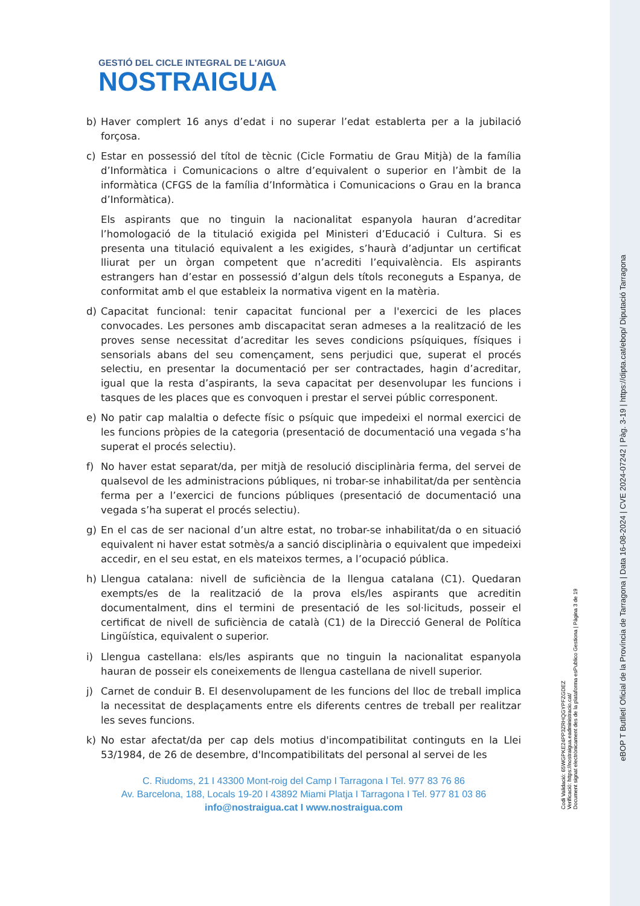GESTIÓ DEL CICLE INTEGRAL DE L'AIGUA
NOSTRAIGUA
b) Haver complert 16 anys d’edat i no superar l’edat establerta per a la jubilació forçosa.
c) Estar en possessió del títol de tècnic (Cicle Formatiu de Grau Mitjà) de la família d’Informàtica i Comunicacions o altre d’equivalent o superior en l’àmbit de la informàtica (CFGS de la família d’Informàtica i Comunicacions o Grau en la branca d’Informàtica).
Els aspirants que no tinguin la nacionalitat espanyola hauran d’acreditar l’homologació de la titulació exigida pel Ministeri d’Educació i Cultura. Si es presenta una titulació equivalent a les exigides, s’haurà d’adjuntar un certificat lliurat per un òrgan competent que n’acrediti l’equivalència. Els aspirants estrangers han d’estar en possessió d’algun dels títols reconeguts a Espanya, de conformitat amb el que estableix la normativa vigent en la matèria.
d) Capacitat funcional: tenir capacitat funcional per a l'exercici de les places convocades. Les persones amb discapacitat seran admeses a la realització de les proves sense necessitat d’acreditar les seves condicions psíquiques, físiques i sensorials abans del seu començament, sens perjudici que, superat el procés selectiu, en presentar la documentació per ser contractades, hagin d’acreditar, igual que la resta d’aspirants, la seva capacitat per desenvolupar les funcions i tasques de les places que es convoquen i prestar el servei públic corresponent.
e) No patir cap malaltia o defecte físic o psíquic que impedeixi el normal exercici de les funcions pròpies de la categoria (presentació de documentació una vegada s’ha superat el procés selectiu).
f) No haver estat separat/da, per mitjà de resolució disciplinària ferma, del servei de qualsevol de les administracions públiques, ni trobar-se inhabilitat/da per sentència ferma per a l’exercici de funcions públiques (presentació de documentació una vegada s’ha superat el procés selectiu).
g) En el cas de ser nacional d’un altre estat, no trobar-se inhabilitat/da o en situació equivalent ni haver estat sotmès/a a sanció disciplinària o equivalent que impedeixi accedir, en el seu estat, en els mateixos termes, a l’ocupació pública.
h) Llengua catalana: nivell de suficiència de la llengua catalana (C1). Quedaran exempts/es de la realització de la prova els/les aspirants que acreditin documentalment, dins el termini de presentació de les sol·licituds, posseir el certificat de nivell de suficiència de català (C1) de la Direcció General de Política Lingüística, equivalent o superior.
i) Llengua castellana: els/les aspirants que no tinguin la nacionalitat espanyola hauran de posseir els coneixements de llengua castellana de nivell superior.
j) Carnet de conduir B. El desenvolupament de les funcions del lloc de treball implica la necessitat de desplaçaments entre els diferents centres de treball per realitzar les seves funcions.
k) No estar afectat/da per cap dels motius d'incompatibilitat continguts en la Llei 53/1984, de 26 de desembre, d'Incompatibilitats del personal al servei de les
C. Riudoms, 21 I 43300 Mont-roig del Camp I Tarragona I Tel. 977 83 76 86
Av. Barcelona, 188, Locals 19-20 I 43892 Miami Platja I Tarragona I Tel. 977 81 03 86
info@nostraigua.cat I www.nostraigua.com
Codi Validació: 65WGPKE24PP3ZRHQGYPFZGDEZ
Verificació: https://nostraigua.eadministracio.cat/
Document signat electrònicament des de la plataforma esPublico Gestiona | Pàgina 3 de 19
eBOP T Butlletí Oficial de la Província de Tarragona | Data 16-08-2024 | CVE 2024-07242 | Pàg. 3-19 | https://dipta.cat/ebop/ Diputació Tarragona